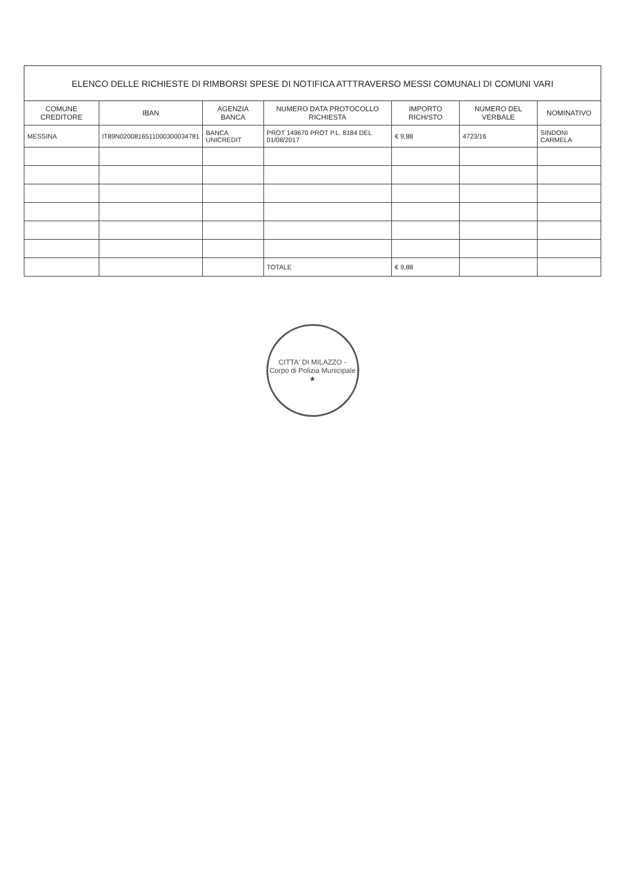| ELENCO DELLE RICHIESTE DI RIMBORSI SPESE DI NOTIFICA ATTTRAVERSO MESSI COMUNALI DI COMUNI VARI | | | | | | |
| COMUNE CREDITORE | IBAN | AGENZIA BANCA | NUMERO DATA PROTOCOLLO RICHIESTA | IMPORTO RICH/STO | NUMERO DEL VERBALE | NOMINATIVO |
| MESSINA | IT89N0200816511000300034781 | BANCA UNICREDIT | PROT 149670 PROT P.L. 8184 DEL 01/08/2017 | € 9,88 | 4723/16 | SINDONI CARMELA |
| | | | TOTALE | € 9,88 | | |
CITTA' DI MILAZZO - Corpo di Polizia Municipale ★